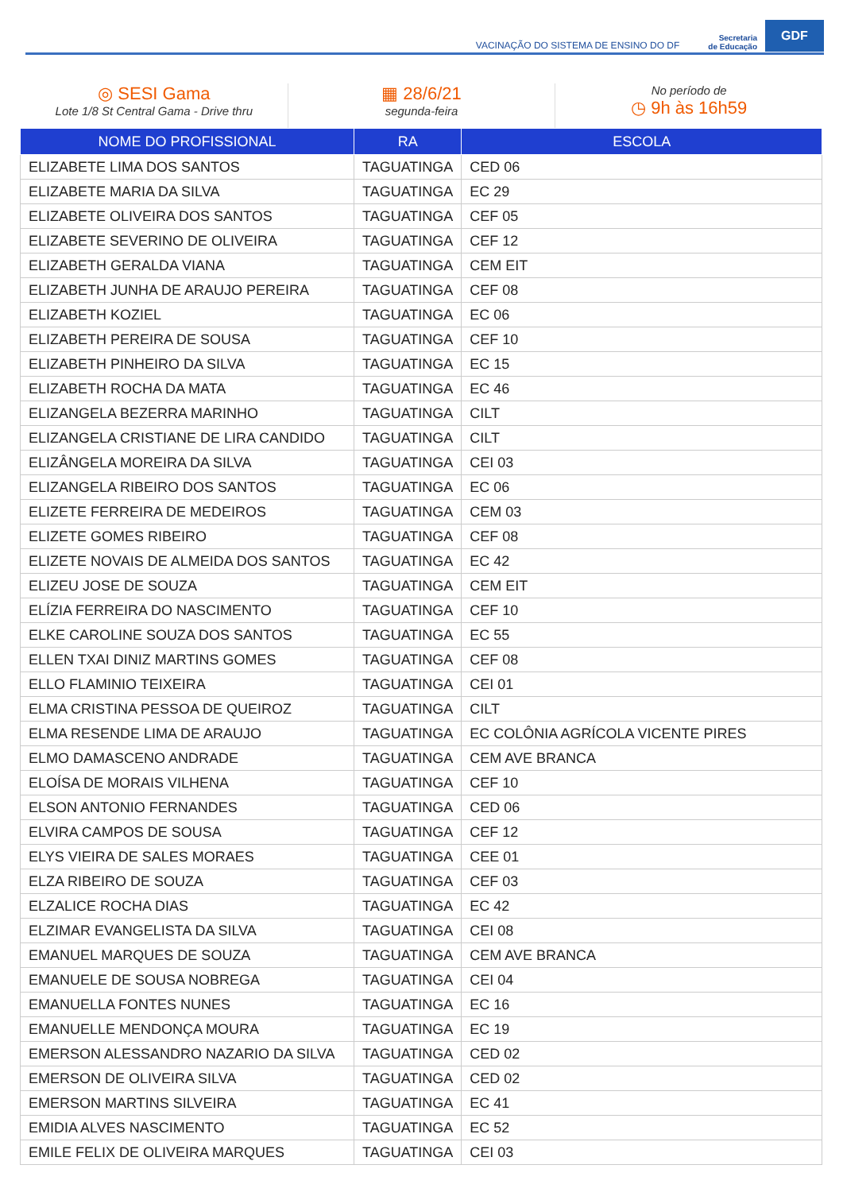VACINAÇÃO DO SISTEMA DE ENSINO DO DF Secretaria
de Educação GDF
◎ SESI Gama
Lote 1/8 St Central Gama - Drive thru
▦ 28/6/21
segunda-feira
No período de
◷ 9h às 16h59
| NOME DO PROFISSIONAL | RA | ESCOLA |
| --- | --- | --- |
| ELIZABETE LIMA DOS SANTOS | TAGUATINGA | CED 06 |
| ELIZABETE MARIA DA SILVA | TAGUATINGA | EC 29 |
| ELIZABETE OLIVEIRA DOS SANTOS | TAGUATINGA | CEF 05 |
| ELIZABETE SEVERINO DE OLIVEIRA | TAGUATINGA | CEF 12 |
| ELIZABETH GERALDA VIANA | TAGUATINGA | CEM EIT |
| ELIZABETH JUNHA DE ARAUJO PEREIRA | TAGUATINGA | CEF 08 |
| ELIZABETH KOZIEL | TAGUATINGA | EC 06 |
| ELIZABETH PEREIRA DE SOUSA | TAGUATINGA | CEF 10 |
| ELIZABETH PINHEIRO DA SILVA | TAGUATINGA | EC 15 |
| ELIZABETH ROCHA DA MATA | TAGUATINGA | EC 46 |
| ELIZANGELA BEZERRA MARINHO | TAGUATINGA | CILT |
| ELIZANGELA CRISTIANE DE LIRA CANDIDO | TAGUATINGA | CILT |
| ELIZÂNGELA MOREIRA DA SILVA | TAGUATINGA | CEI 03 |
| ELIZANGELA RIBEIRO DOS SANTOS | TAGUATINGA | EC 06 |
| ELIZETE FERREIRA DE MEDEIROS | TAGUATINGA | CEM 03 |
| ELIZETE GOMES RIBEIRO | TAGUATINGA | CEF 08 |
| ELIZETE NOVAIS DE ALMEIDA DOS SANTOS | TAGUATINGA | EC 42 |
| ELIZEU JOSE DE SOUZA | TAGUATINGA | CEM EIT |
| ELÍZIA FERREIRA DO NASCIMENTO | TAGUATINGA | CEF 10 |
| ELKE CAROLINE SOUZA DOS SANTOS | TAGUATINGA | EC 55 |
| ELLEN TXAI DINIZ MARTINS GOMES | TAGUATINGA | CEF 08 |
| ELLO FLAMINIO TEIXEIRA | TAGUATINGA | CEI 01 |
| ELMA CRISTINA PESSOA DE QUEIROZ | TAGUATINGA | CILT |
| ELMA RESENDE LIMA DE ARAUJO | TAGUATINGA | EC COLÔNIA AGRÍCOLA VICENTE PIRES |
| ELMO DAMASCENO ANDRADE | TAGUATINGA | CEM AVE BRANCA |
| ELOÍSA DE MORAIS VILHENA | TAGUATINGA | CEF 10 |
| ELSON ANTONIO FERNANDES | TAGUATINGA | CED 06 |
| ELVIRA CAMPOS DE SOUSA | TAGUATINGA | CEF 12 |
| ELYS VIEIRA DE SALES MORAES | TAGUATINGA | CEE 01 |
| ELZA RIBEIRO DE SOUZA | TAGUATINGA | CEF 03 |
| ELZALICE ROCHA DIAS | TAGUATINGA | EC 42 |
| ELZIMAR EVANGELISTA DA SILVA | TAGUATINGA | CEI 08 |
| EMANUEL MARQUES DE SOUZA | TAGUATINGA | CEM AVE BRANCA |
| EMANUELE DE SOUSA NOBREGA | TAGUATINGA | CEI 04 |
| EMANUELLA FONTES NUNES | TAGUATINGA | EC 16 |
| EMANUELLE MENDONÇA MOURA | TAGUATINGA | EC 19 |
| EMERSON ALESSANDRO NAZARIO DA SILVA | TAGUATINGA | CED 02 |
| EMERSON DE OLIVEIRA SILVA | TAGUATINGA | CED 02 |
| EMERSON MARTINS SILVEIRA | TAGUATINGA | EC 41 |
| EMIDIA ALVES NASCIMENTO | TAGUATINGA | EC 52 |
| EMILE FELIX DE OLIVEIRA MARQUES | TAGUATINGA | CEI 03 |